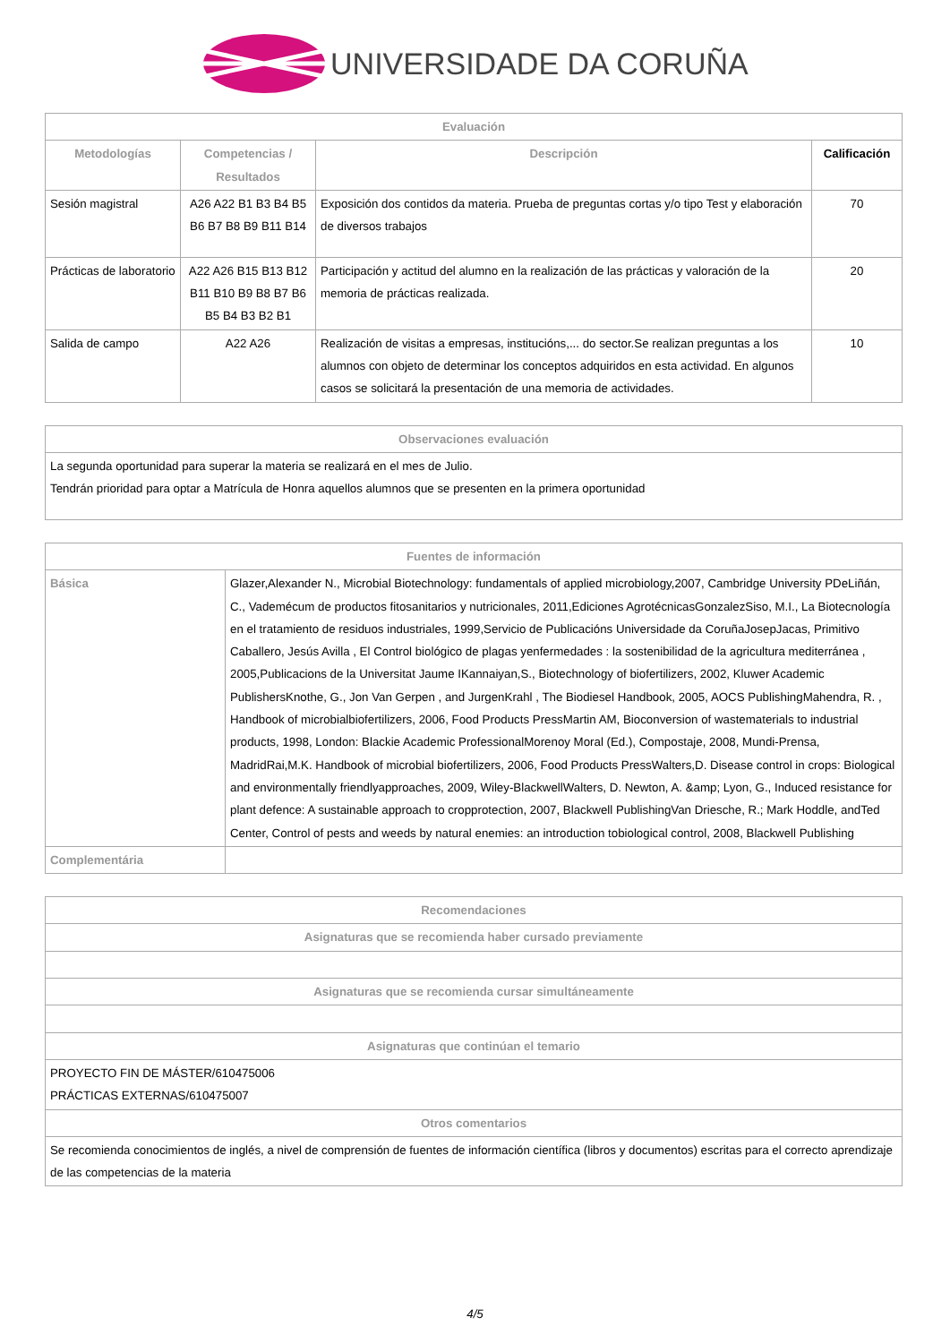UNIVERSIDADE DA CORUÑA
| Evaluación | | | |
| --- | --- | --- | --- |
| Metodologías | Competencias / Resultados | Descripción | Calificación |
| Sesión magistral | A26 A22 B1 B3 B4 B5 B6 B7 B8 B9 B11 B14 | Exposición dos contidos da materia. Prueba de preguntas cortas y/o tipo Test y elaboración de diversos trabajos | 70 |
| Prácticas de laboratorio | A22 A26 B15 B13 B12 B11 B10 B9 B8 B7 B6 B5 B4 B3 B2 B1 | Participación y actitud del alumno en la realización de las prácticas y valoración de la memoria de prácticas realizada. | 20 |
| Salida de campo | A22 A26 | Realización de visitas a empresas, institucións,... do sector.Se realizan preguntas a los alumnos con objeto de determinar los conceptos adquiridos en esta actividad. En algunos casos se solicitará la presentación de una memoria de actividades. | 10 |
| Observaciones evaluación |
| --- |
| La segunda oportunidad para superar la materia se realizará en el mes de Julio. Tendrán prioridad para optar a Matrícula de Honra aquellos alumnos que se presenten en la primera oportunidad |
| Fuentes de información | |
| --- | --- |
| Básica | Glazer,Alexander N., Microbial Biotechnology: fundamentals of applied microbiology,2007, Cambridge University PDeLiñán, C., Vademécum de productos fitosanitarios y nutricionales, 2011,Ediciones AgrotécnicasGonzalezSiso, M.I., La Biotecnología en el tratamiento de residuos industriales, 1999,Servicio de Publicacións Universidade da CoruñaJosepJacas, Primitivo Caballero, Jesús Avilla , El Control biológico de plagas yenfermedades : la sostenibilidad de la agricultura mediterránea , 2005,Publicacions de la Universitat Jaume IKannaiyan,S., Biotechnology of biofertilizers, 2002, Kluwer Academic PublishersKnothe, G., Jon Van Gerpen , and JurgenKrahl , The Biodiesel Handbook, 2005, AOCS PublishingMahendra, R. , Handbook of microbialbiofertilizers, 2006, Food Products PressMartin AM, Bioconversion of wastematerials to industrial products, 1998, London: Blackie Academic ProfessionalMorenoy Moral (Ed.), Compostaje, 2008, Mundi-Prensa, MadridRai,M.K. Handbook of microbial biofertilizers, 2006, Food Products PressWalters,D. Disease control in crops: Biological and environmentally friendlyapproaches, 2009, Wiley-BlackwellWalters, D. Newton, A. &amp; Lyon, G., Induced resistance for plant defence: A sustainable approach to cropprotection, 2007, Blackwell PublishingVan Driesche, R.; Mark Hoddle, andTed Center, Control of pests and weeds by natural enemies: an introduction tobiological control, 2008, Blackwell Publishing |
| Complementária | |
| Recomendaciones |
| --- |
| Asignaturas que se recomienda haber cursado previamente |
| Asignaturas que se recomienda cursar simultáneamente |
| Asignaturas que continúan el temario |
| PROYECTO FIN DE MÁSTER/610475006 PRÁCTICAS EXTERNAS/610475007 |
| Otros comentarios |
| Se recomienda conocimientos de inglés, a nivel de comprensión de fuentes de información científica (libros y documentos) escritas para el correcto aprendizaje de las competencias de la materia |
4/5